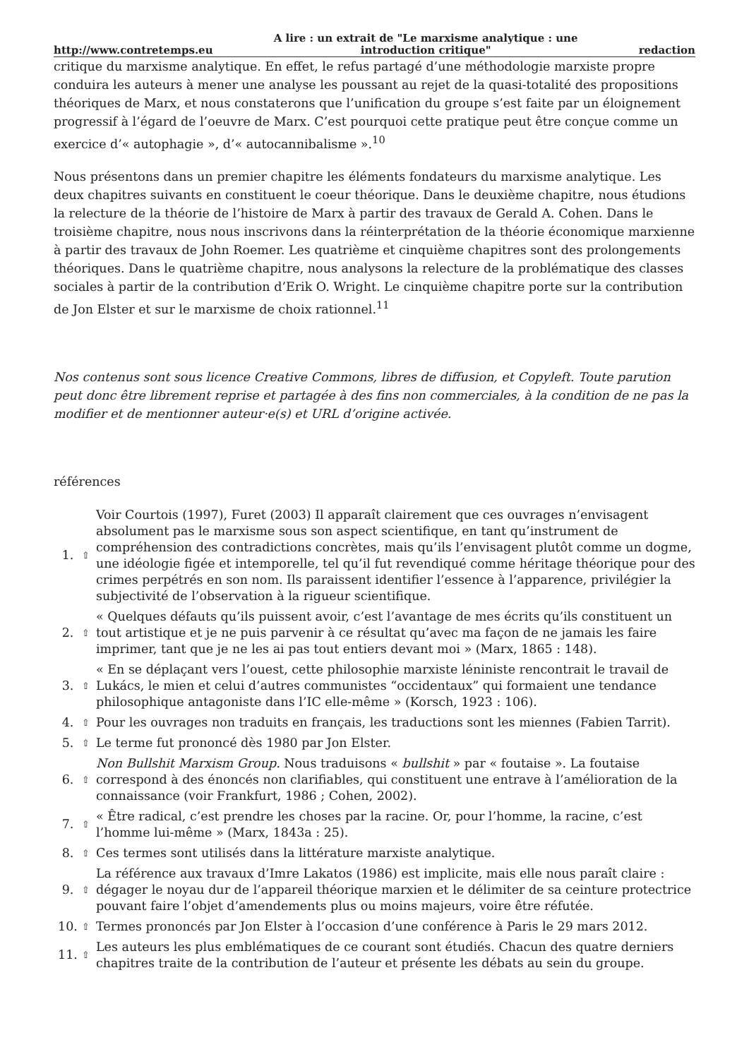http://www.contretemps.eu A lire : un extrait de "Le marxisme analytique : une
introduction critique" redaction
critique du marxisme analytique. En effet, le refus partagé d’une méthodologie marxiste propre conduira les auteurs à mener une analyse les poussant au rejet de la quasi-totalité des propositions théoriques de Marx, et nous constaterons que l’unification du groupe s’est faite par un éloignement progressif à l’égard de l’oeuvre de Marx. C’est pourquoi cette pratique peut être conçue comme un exercice d’« autophagie », d’« autocannibalisme ».<sup>10</sup>
Nous présentons dans un premier chapitre les éléments fondateurs du marxisme analytique. Les deux chapitres suivants en constituent le coeur théorique. Dans le deuxième chapitre, nous étudions la relecture de la théorie de l’histoire de Marx à partir des travaux de Gerald A. Cohen. Dans le troisième chapitre, nous nous inscrivons dans la réinterprétation de la théorie économique marxienne à partir des travaux de John Roemer. Les quatrième et cinquième chapitres sont des prolongements théoriques. Dans le quatrième chapitre, nous analysons la relecture de la problématique des classes sociales à partir de la contribution d’Erik O. Wright. Le cinquième chapitre porte sur la contribution de Jon Elster et sur le marxisme de choix rationnel.<sup>11</sup>
Nos contenus sont sous licence Creative Commons, libres de diffusion, et Copyleft. Toute parution peut donc être librement reprise et partagée à des fins non commerciales, à la condition de ne pas la modifier et de mentionner auteur·e(s) et URL d’origine activée.
références
| 1. | ⇧ | Voir Courtois (1997), Furet (2003) Il apparaît clairement que ces ouvrages n’envisagent absolument pas le marxisme sous son aspect scientifique, en tant qu’instrument de compréhension des contradictions concrètes, mais qu’ils l’envisagent plutôt comme un dogme, une idéologie figée et intemporelle, tel qu’il fut revendiqué comme héritage théorique pour des crimes perpétrés en son nom. Ils paraissent identifier l’essence à l’apparence, privilégier la subjectivité de l’observation à la rigueur scientifique. |
| 2. | ⇧ | « Quelques défauts qu’ils puissent avoir, c’est l’avantage de mes écrits qu’ils constituent un tout artistique et je ne puis parvenir à ce résultat qu’avec ma façon de ne jamais les faire imprimer, tant que je ne les ai pas tout entiers devant moi » (Marx, 1865 : 148). |
| 3. | ⇧ | « En se déplaçant vers l’ouest, cette philosophie marxiste léniniste rencontrait le travail de Lukács, le mien et celui d’autres communistes “occidentaux” qui formaient une tendance philosophique antagoniste dans l’IC elle-même » (Korsch, 1923 : 106). |
| 4. | ⇧ | Pour les ouvrages non traduits en français, les traductions sont les miennes (Fabien Tarrit). |
| 5. | ⇧ | Le terme fut prononcé dès 1980 par Jon Elster. |
| 6. | ⇧ | Non Bullshit Marxism Group. Nous traduisons « bullshit » par « foutaise ». La foutaise correspond à des énoncés non clarifiables, qui constituent une entrave à l’amélioration de la connaissance (voir Frankfurt, 1986 ; Cohen, 2002). |
| 7. | ⇧ | « Être radical, c’est prendre les choses par la racine. Or, pour l’homme, la racine, c’est l’homme lui-même » (Marx, 1843a : 25). |
| 8. | ⇧ | Ces termes sont utilisés dans la littérature marxiste analytique. |
| 9. | ⇧ | La référence aux travaux d’Imre Lakatos (1986) est implicite, mais elle nous paraît claire : dégager le noyau dur de l’appareil théorique marxien et le délimiter de sa ceinture protectrice pouvant faire l’objet d’amendements plus ou moins majeurs, voire être réfutée. |
| 10. | ⇧ | Termes prononcés par Jon Elster à l’occasion d’une conférence à Paris le 29 mars 2012. |
| 11. | ⇧ | Les auteurs les plus emblématiques de ce courant sont étudiés. Chacun des quatre derniers chapitres traite de la contribution de l’auteur et présente les débats au sein du groupe. |